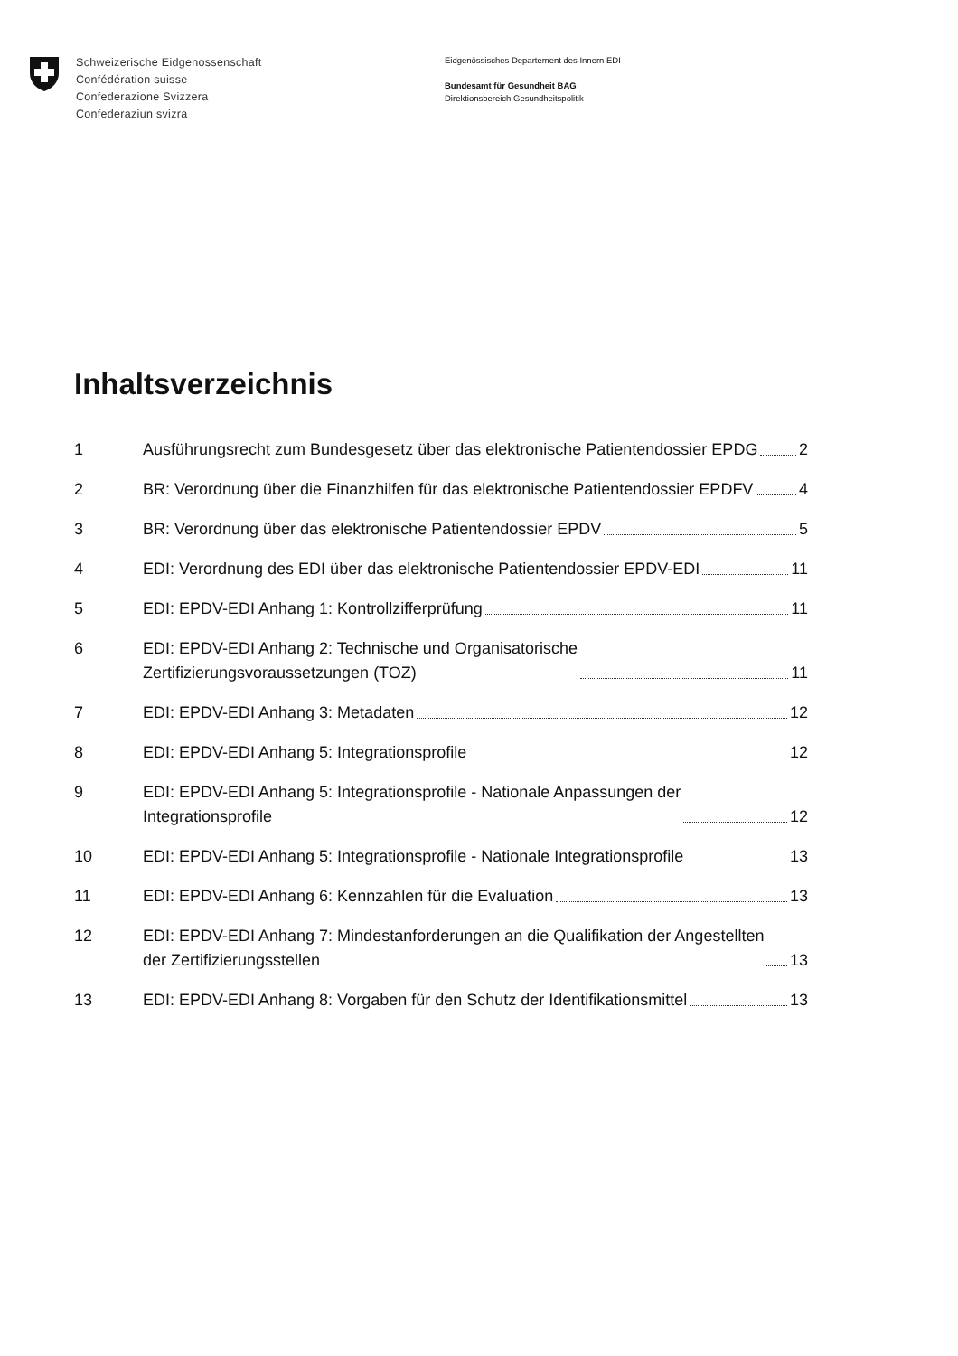Schweizerische Eidgenossenschaft
Confédération suisse
Confederazione Svizzera
Confederaziun svizra
Eidgenössisches Departement des Innern EDI
Bundesamt für Gesundheit BAG
Direktionsbereich Gesundheitspolitik
Inhaltsverzeichnis
1 Ausführungsrecht zum Bundesgesetz über das elektronische Patientendossier EPDG 2
2 BR: Verordnung über die Finanzhilfen für das elektronische Patientendossier EPDFV 4
3 BR: Verordnung über das elektronische Patientendossier EPDV 5
4 EDI: Verordnung des EDI über das elektronische Patientendossier EPDV-EDI 11
5 EDI: EPDV-EDI Anhang 1: Kontrollzifferprüfung 11
6 EDI: EPDV-EDI Anhang 2: Technische und Organisatorische
Zertifizierungsvoraussetzungen (TOZ)
11
7 EDI: EPDV-EDI Anhang 3: Metadaten 12
8 EDI: EPDV-EDI Anhang 5: Integrationsprofile 12
9 EDI: EPDV-EDI Anhang 5: Integrationsprofile - Nationale Anpassungen der
Integrationsprofile
12
10 EDI: EPDV-EDI Anhang 5: Integrationsprofile - Nationale Integrationsprofile 13
11 EDI: EPDV-EDI Anhang 6: Kennzahlen für die Evaluation 13
12 EDI: EPDV-EDI Anhang 7: Mindestanforderungen an die Qualifikation der Angestellten
der Zertifizierungsstellen
13
13 EDI: EPDV-EDI Anhang 8: Vorgaben für den Schutz der Identifikationsmittel 13